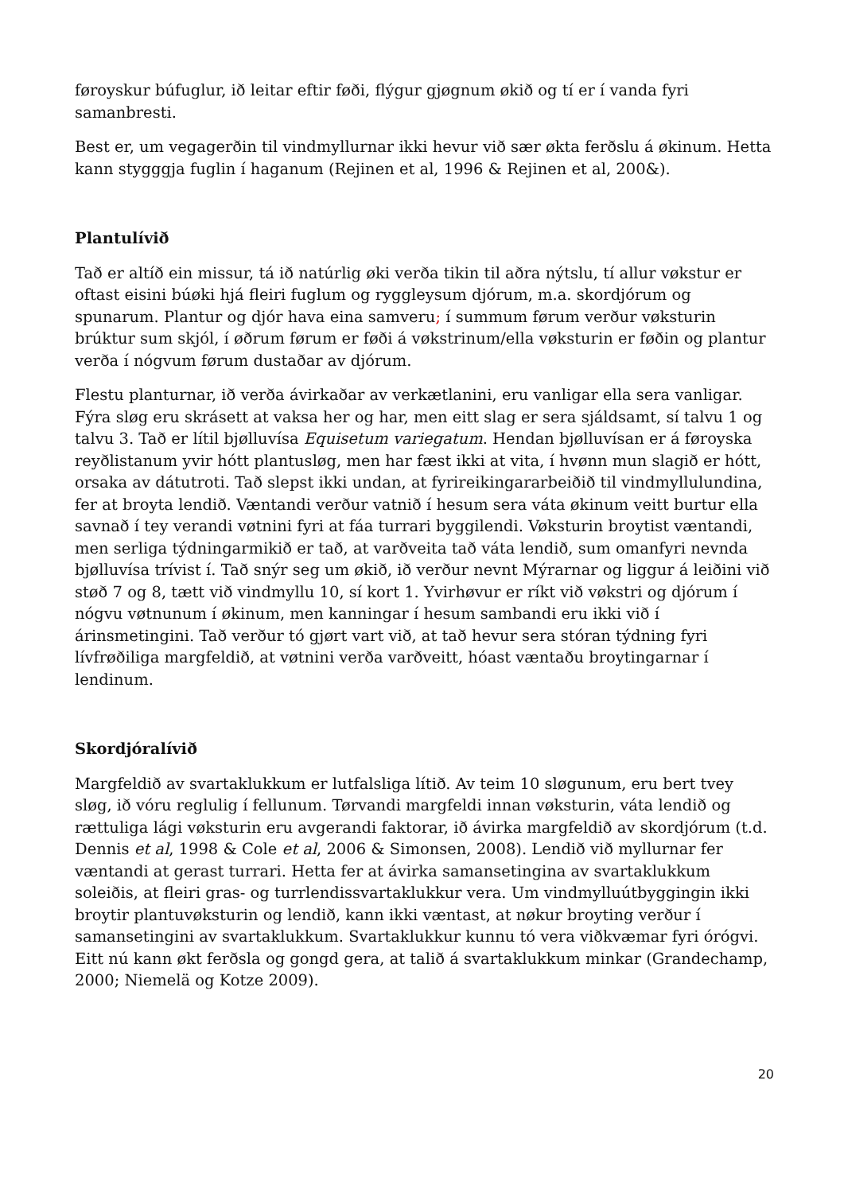føroyskur búfuglur, ið leitar eftir føði, flýgur gjøgnum økið og tí er í vanda fyri samanbresti.
Best er, um vegagerðin til vindmyllurnar ikki hevur við sær økta ferðslu á økinum. Hetta kann stygggja fuglin í haganum (Rejinen et al, 1996 & Rejinen et al, 200&).
Plantulívið
Tað er altíð ein missur, tá ið natúrlig øki verða tikin til aðra nýtslu, tí allur vøkstur er oftast eisini búøki hjá fleiri fuglum og ryggleysum djórum, m.a. skordjórum og spunarum. Plantur og djór hava eina samveru; í summum førum verður vøksturin brúktur sum skjól, í øðrum førum er føði á vøkstrinum/ella vøksturin er føðin og plantur verða í nógvum førum dustaðar av djórum.
Flestu planturnar, ið verða ávirkaðar av verkætlanini, eru vanligar ella sera vanligar. Fýra sløg eru skrásett at vaksa her og har, men eitt slag er sera sjáldsamt, sí talvu 1 og talvu 3. Tað er lítil bjølluvísa Equisetum variegatum. Hendan bjølluvísan er á føroyska reyðlistanum yvir hótt plantusløg, men har fæst ikki at vita, í hvønn mun slagið er hótt, orsaka av dátutroti. Tað slepst ikki undan, at fyrireikingararbeiðið til vindmyllulundina, fer at broyta lendið. Væntandi verður vatnið í hesum sera váta økinum veitt burtur ella savnað í tey verandi vøtnini fyri at fáa turrari byggilendi. Vøksturin broytist væntandi, men serliga týdningarmikið er tað, at varðveita tað váta lendið, sum omanfyri nevnda bjølluvísa trívist í. Tað snýr seg um økið, ið verður nevnt Mýrarnar og liggur á leiðini við støð 7 og 8, tætt við vindmyllu 10, sí kort 1. Yvirhøvur er ríkt við vøkstri og djórum í nógvu vøtnunum í økinum, men kanningar í hesum sambandi eru ikki við í árinsmetingini. Tað verður tó gjørt vart við, at tað hevur sera stóran týdning fyri lívfrøðiliga margfeldið, at vøtnini verða varðveitt, hóast væntaðu broytingarnar í lendinum.
Skordjóralívið
Margfeldið av svartaklukkum er lutfalsliga lítið. Av teim 10 sløgunum, eru bert tvey sløg, ið vóru reglulig í fellunum. Tørvandi margfeldi innan vøksturin, váta lendið og rættuliga lági vøksturin eru avgerandi faktorar, ið ávirka margfeldið av skordjórum (t.d. Dennis et al, 1998 & Cole et al, 2006 & Simonsen, 2008). Lendið við myllurnar fer væntandi at gerast turrari. Hetta fer at ávirka samansetingina av svartaklukkum soleiðis, at fleiri gras- og turrlendissvartaklukkur vera. Um vindmylluútbyggingin ikki broytir plantuvøksturin og lendið, kann ikki væntast, at nøkur broyting verður í samansetingini av svartaklukkum. Svartaklukkur kunnu tó vera viðkvæmar fyri órógvi. Eitt nú kann økt ferðsla og gongd gera, at talið á svartaklukkum minkar (Grandechamp, 2000; Niemelä og Kotze 2009).
20